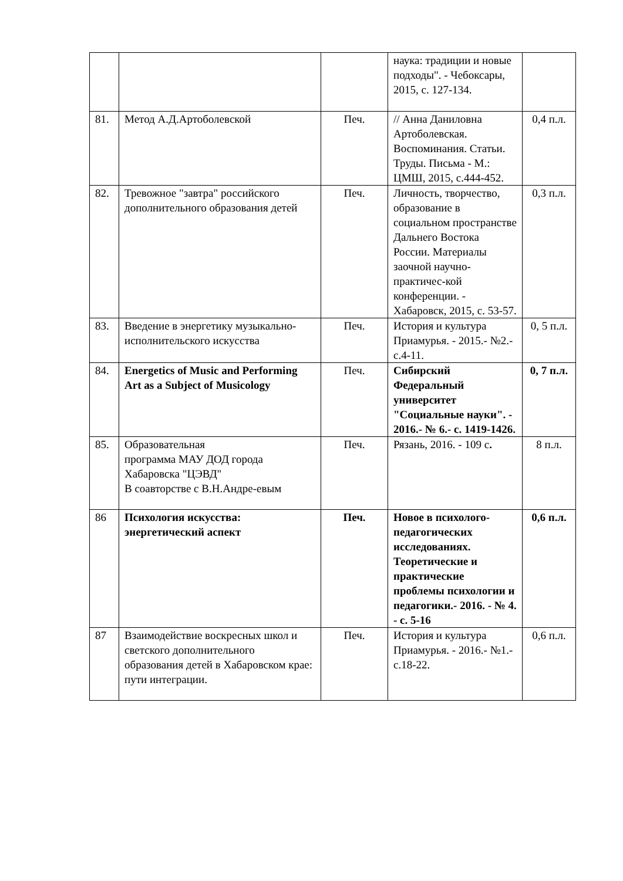| | | | наука: традиции и новые подходы". - Чебоксары, 2015, с. 127-134. | |
| 81. | Метод А.Д.Артоболевской | Печ. | // Анна Даниловна Артоболевская. Воспоминания. Статьи. Труды. Письма - М.: ЦМШ, 2015, с.444-452. | 0,4 п.л. |
| 82. | Тревожное "завтра" российского дополнительного образования детей | Печ. | Личность, творчество, образование в социальном пространстве Дальнего Востока России. Материалы заочной научно-практичес-кой конференции. - Хабаровск, 2015, с. 53-57. | 0,3 п.л. |
| 83. | Введение в энергетику музыкально-исполнительского искусства | Печ. | История и культура Приамурья. - 2015.- №2.- с.4-11. | 0, 5 п.л. |
| 84. | Energetics of Music and Performing Art as a Subject of Musicology | Печ. | Сибирский Федеральный университет "Социальные науки". - 2016.- № 6.- с. 1419-1426. | 0, 7 п.л. |
| 85. | Образовательная программа МАУ ДОД города Хабаровска "ЦЭВД" В соавторстве с В.Н.Андре-евым | Печ. | Рязань, 2016. - 109 с . | 8 п.л. |
| 86 | Психология искусства: энергетический аспект | Печ. | Новое в психолого-педагогических исследованиях. Теоретические и практические проблемы психологии и педагогики.- 2016. - № 4. - с. 5-16 | 0,6 п.л. |
| 87 | Взаимодействие воскресных школ и светского дополнительного образования детей в Хабаровском крае: пути интеграции. | Печ. | История и культура Приамурья. - 2016.- №1.- с.18-22. | 0,6 п.л. |